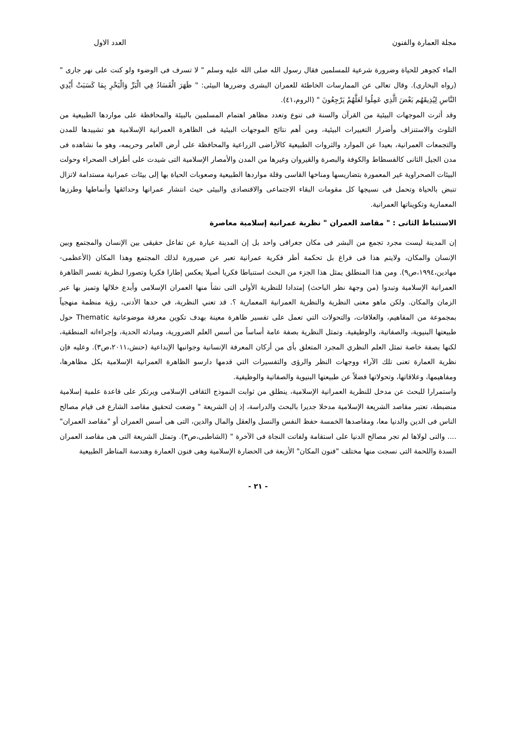مجلة العمارة والفنون العدد الاول
الماء كجوهر للحياة وضرورة شرعية للمسلمين فقال رسول الله صلى الله عليه وسلم " لا تسرف فى الوضوء ولو كنت على نهر جارى " (رواه البخارى). وقال تعالى عن الممارسات الخاطئة للعمران البشرى وضررها البيئى: " ظَهَرَ الْفَسَادُ فِي الْبَرِّ وَالْبَحْرِ بِمَا كَسَبَتْ أَيْدِي النَّاسِ لِيُذِيقَهُم بَعْضَ الَّذِي عَمِلُوا لَعَلَّهُمْ يَرْجِعُونَ " (الروم،٤١).
وقد أثرت الموجهات البيئية من القرآن والسنة فى تنوع وتعدد مظاهر اهتمام المسلمين بالبيئة والمحافظة على مواردها الطبيعية من التلوث والاستنزاف وأضرار التغييرات البيئية، ومن أهم نتائج الموجهات البيئية فى الظاهرة العمرانية الإسلامية هو تشييدها للمدن والتجمعات العمرانية، بعيدا عن الموارد والثروات الطبيعية كالأراضى الزراعية والمحافظة على أرض العامر وحريمه، وهو ما نشاهده فى مدن الجيل الثانى كالفسطاط والكوفة والبصرة والقيروان وغيرها من المدن والأمصار الإسلامية التى شيدت على أطراف الصحراء وحولت البيئات الصحراوية غير المعمورة بتضاريسها ومناخها القاسى وقلة مواردها الطبيعية وصعوبات الحياة بها إلى بيئات عمرانية مستدامة لاتزال تنبض بالحياة وتحمل فى نسيجها كل مقومات البقاء الاجتماعى والاقتصادى والبيئى حيث انتشار عمرانها وحدائقها وأنماطها وطرزها المعمارية وتكويناتها العمرانية.
الاستنباط الثانى : " مقاصد العمران " نظرية عمرانية إسلامية معاصرة
إن المدينة ليست مجرد تجمع من البشر فى مكان جغرافى واحد بل إن المدينة عبارة عن تفاعل حقيقى بين الإنسان والمجتمع وبين الإنسان والمكان، ولايتم هذا فى فراغ بل تحكمة أطر فكرية عمرانية تعبر عن صيرورة لذلك المجتمع وهذا المكان (الأعظمى- مهادين،١٩٩٤،ص٩). ومن هذا المنطلق يمثل هذا الجزء من البحث استنباطا فكريا أصيلا يعكس إطارا فكريا وتصورا لنظرية تفسر الظاهرة العمرانية الإسلامية وتبدوا (من وجهة نظر الباحث) إمتدادا للنظرية الأولى التى نشأ منها العمران الإسلامى وأبدع خلالها وتميز بها عبر الزمان والمكان. ولكن ماهو معنى النظرية والنظرية العمرانية المعمارية ؟. قد تعني النظرية، في حدها الأدنى، رؤية منظمة منهجياً بمجموعة من المفاهيم، والعلاقات، والتحولات التي تعمل على تفسير ظاهرة معينة بهدف تكوين معرفة موضوعاتية Thematic حول طبيعتها البنيوية، والصفاتية، والوظيفية. وتمثل النظرية بصفة عامة أساساً من أسس العلم الضرورية، ومبادئه الحدية، وإجراءاته المنطقية، لكنها بصفة خاصة تمثل العلم النظري المجرد المتعلق بأى من أركان المعرفة الإنسانية وجوانبها الإبداعية (حنش،٢٠١١،ص٣). وعليه فإن نظرية العمارة تعنى تلك الآراء ووجهات النظر والرؤى والتفسيرات التي قدمها دارسو الظاهرة العمرانية الإسلامية بكل مظاهرها، ومفاهيمها، وعلاقاتها، وتحولاتها فضلاً عن طبيعتها البنيوية والصفاتية والوظيفية.
واستمرارا للبحث عن مدخل للنظرية العمرانية الإسلامية، ينطلق من ثوابت النموذج الثقافى الإسلامى ويرتكز على قاعدة علمية إسلامية منضبطة، تعتبر مقاصد الشريعة الإسلامية مدخلا جديرا بالبحث والدراسة، إذ إن الشريعة " وضعت لتحقيق مقاصد الشارع فى قيام مصالح الناس فى الدين والدنيا معا، ومقاصدها الخمسة حفظ النفس والنسل والعقل والمال والدين، التى هى أسس العمران أو "مقاصد العمران" .... والتى لولاها لم تجر مصالح الدنيا على استقامة ولفاتت النجاة فى الآخرة " (الشاطبى،ص٣). وتمثل الشريعة التى هى مقاصد العمران السدة واللحمة التى نسجت منها مختلف "فنون المكان" الأربعة فى الحضارة الإسلامية وهى فنون العمارة وهندسة المناظر الطبيعية
- ٢١ -